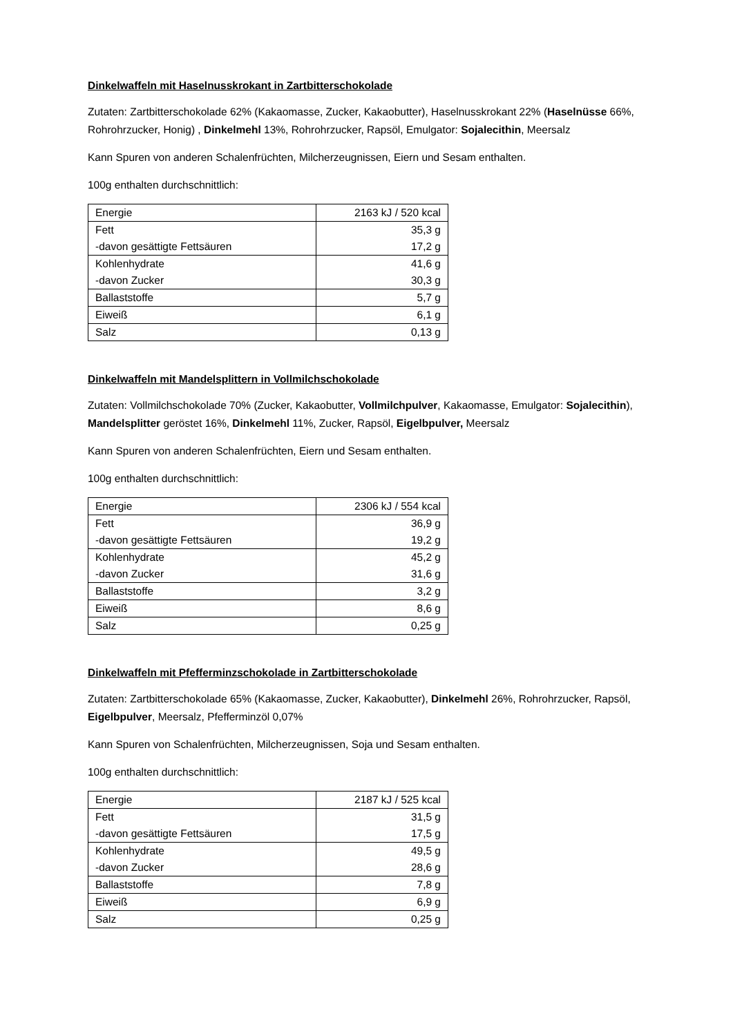Dinkelwaffeln mit Haselnusskrokant in Zartbitterschokolade
Zutaten: Zartbitterschokolade 62% (Kakaomasse, Zucker, Kakaobutter), Haselnusskrokant 22% (Haselnüsse 66%, Rohrohrzucker, Honig) , Dinkelmehl 13%, Rohrohrzucker, Rapsöl, Emulgator: Sojalecithin, Meersalz
Kann Spuren von anderen Schalenfrüchten, Milcherzeugnissen, Eiern und Sesam enthalten.
100g enthalten durchschnittlich:
| Energie | 2163 kJ / 520 kcal |
| Fett -davon gesättigte Fettsäuren | 35,3 g 17,2 g |
| Kohlenhydrate -davon Zucker | 41,6 g 30,3 g |
| Ballaststoffe | 5,7 g |
| Eiweiß | 6,1 g |
| Salz | 0,13 g |
Dinkelwaffeln mit Mandelsplittern in Vollmilchschokolade
Zutaten: Vollmilchschokolade 70% (Zucker, Kakaobutter, Vollmilchpulver, Kakaomasse, Emulgator: Sojalecithin), Mandelsplitter geröstet 16%, Dinkelmehl 11%, Zucker, Rapsöl, Eigelbpulver, Meersalz
Kann Spuren von anderen Schalenfrüchten, Eiern und Sesam enthalten.
100g enthalten durchschnittlich:
| Energie | 2306 kJ / 554 kcal |
| Fett -davon gesättigte Fettsäuren | 36,9 g 19,2 g |
| Kohlenhydrate -davon Zucker | 45,2 g 31,6 g |
| Ballaststoffe | 3,2 g |
| Eiweiß | 8,6 g |
| Salz | 0,25 g |
Dinkelwaffeln mit Pfefferminzschokolade in Zartbitterschokolade
Zutaten: Zartbitterschokolade 65% (Kakaomasse, Zucker, Kakaobutter), Dinkelmehl 26%, Rohrohrzucker, Rapsöl, Eigelbpulver, Meersalz, Pfefferminzöl 0,07%
Kann Spuren von Schalenfrüchten, Milcherzeugnissen, Soja und Sesam enthalten.
100g enthalten durchschnittlich:
| Energie | 2187 kJ / 525 kcal |
| Fett -davon gesättigte Fettsäuren | 31,5 g 17,5 g |
| Kohlenhydrate -davon Zucker | 49,5 g 28,6 g |
| Ballaststoffe | 7,8 g |
| Eiweiß | 6,9 g |
| Salz | 0,25 g |